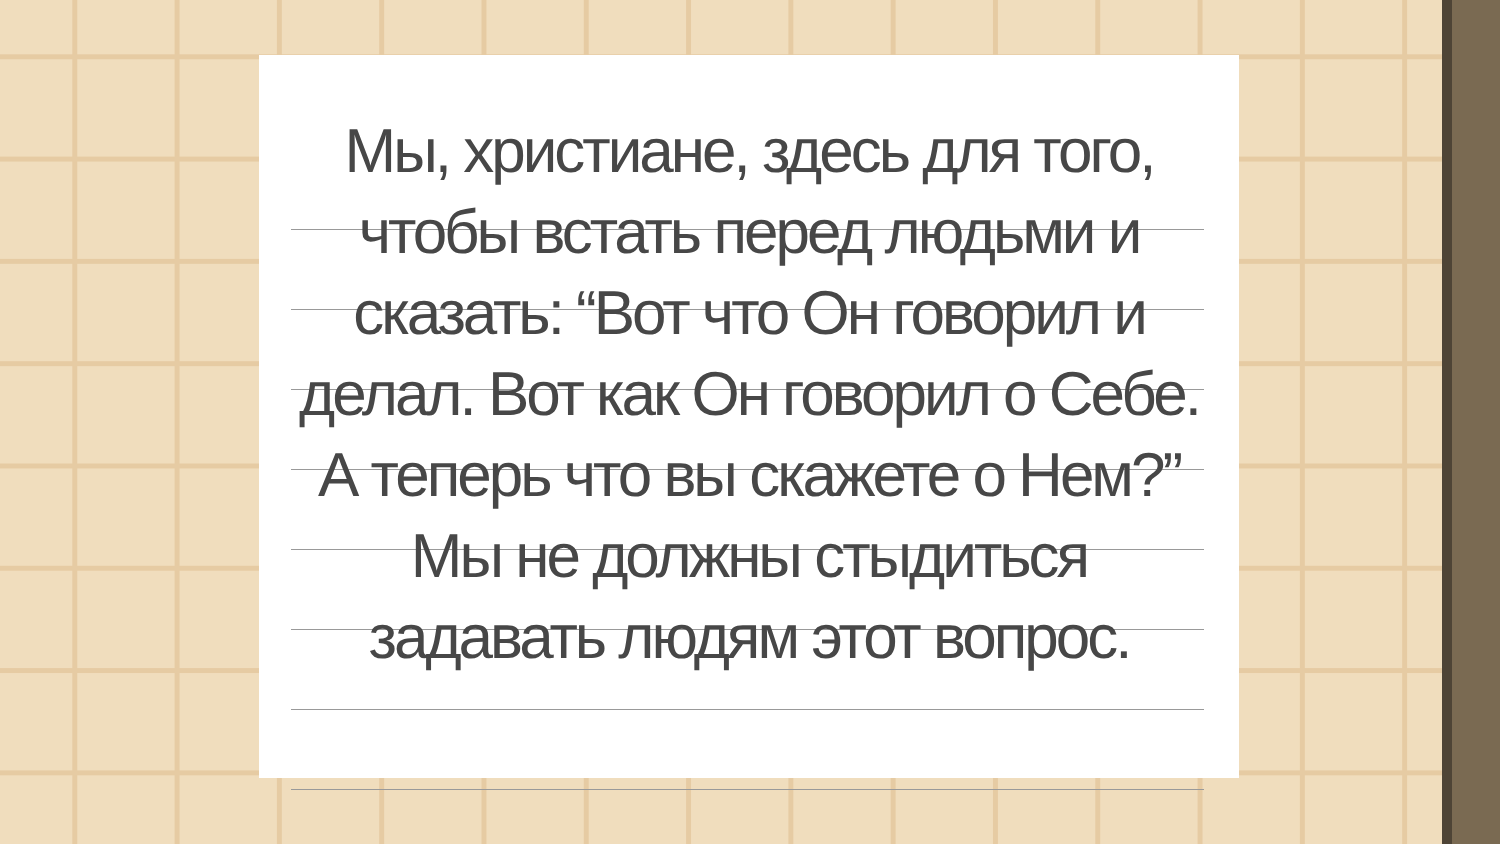Мы, христиане, здесь для того, чтобы встать перед людьми и сказать: “Вот что Он говорил и делал. Вот как Он говорил о Себе. А теперь что вы скажете о Нем?” Мы не должны стыдиться задавать людям этот вопрос.